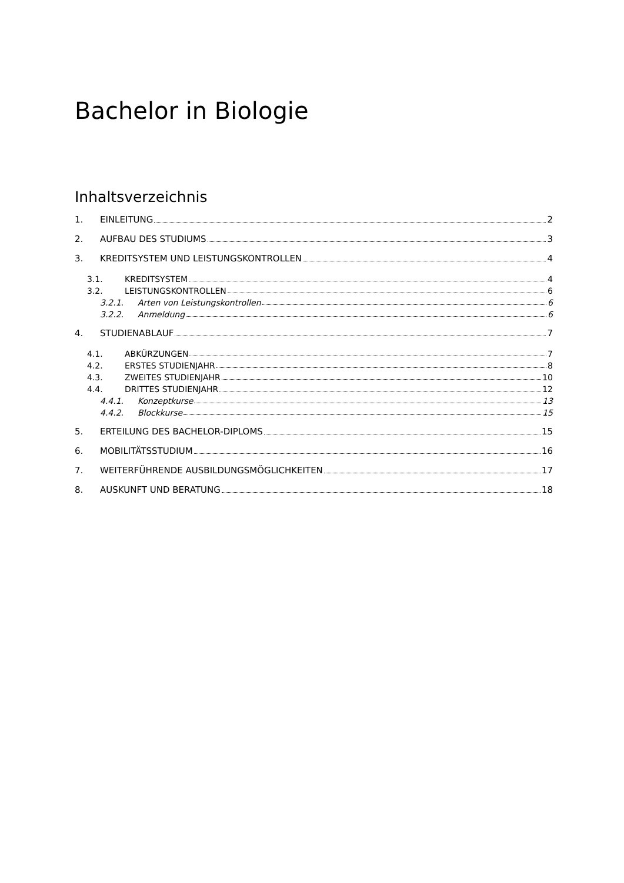Bachelor in Biologie
Inhaltsverzeichnis
1. EINLEITUNG 2
2. AUFBAU DES STUDIUMS 3
3. KREDITSYSTEM UND LEISTUNGSKONTROLLEN 4
3.1. KREDITSYSTEM 4
3.2. LEISTUNGSKONTROLLEN 6
3.2.1. Arten von Leistungskontrollen 6
3.2.2. Anmeldung 6
4. STUDIENABLAUF 7
4.1. ABKÜRZUNGEN 7
4.2. ERSTES STUDIENJAHR 8
4.3. ZWEITES STUDIENJAHR 10
4.4. DRITTES STUDIENJAHR 12
4.4.1. Konzeptkurse 13
4.4.2. Blockkurse 15
5. ERTEILUNG DES BACHELOR-DIPLOMS 15
6. MOBILITÄTSSTUDIUM 16
7. WEITERFÜHRENDE AUSBILDUNGSMÖGLICHKEITEN 17
8. AUSKUNFT UND BERATUNG 18